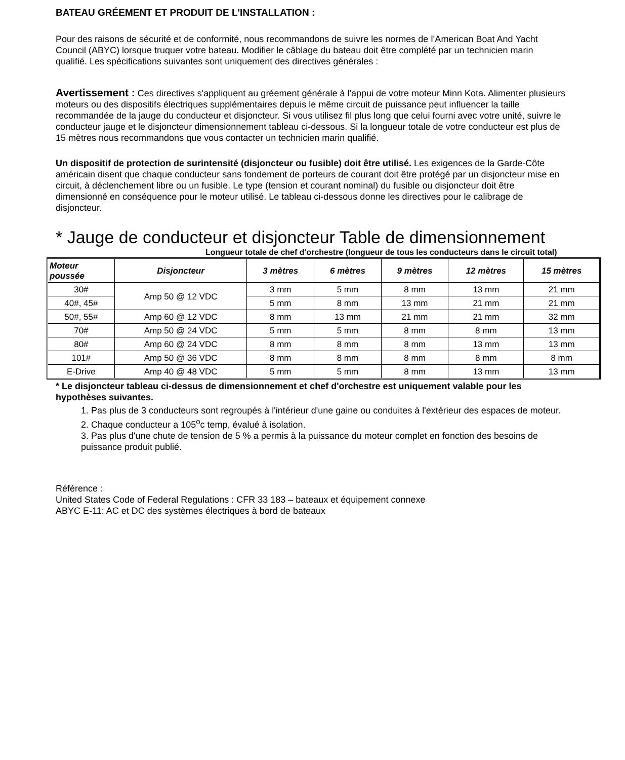BATEAU GRÉEMENT ET PRODUIT DE L'INSTALLATION :
Pour des raisons de sécurité et de conformité, nous recommandons de suivre les normes de l’American Boat And Yacht Council (ABYC) lorsque truquer votre bateau. Modifier le câblage du bateau doit être complété par un technicien marin qualifié. Les spécifications suivantes sont uniquement des directives générales :
Avertissement : Ces directives s'appliquent au gréement générale à l'appui de votre moteur Minn Kota. Alimenter plusieurs moteurs ou des dispositifs électriques supplémentaires depuis le même circuit de puissance peut influencer la taille recommandée de la jauge du conducteur et disjoncteur. Si vous utilisez fil plus long que celui fourni avec votre unité, suivre le conducteur jauge et le disjoncteur dimensionnement tableau ci-dessous. Si la longueur totale de votre conducteur est plus de 15 mètres nous recommandons que vous contacter un technicien marin qualifié.
Un dispositif de protection de surintensité (disjoncteur ou fusible) doit être utilisé. Les exigences de la Garde-Côte américain disent que chaque conducteur sans fondement de porteurs de courant doit être protégé par un disjoncteur mise en circuit, à déclenchement libre ou un fusible. Le type (tension et courant nominal) du fusible ou disjoncteur doit être dimensionné en conséquence pour le moteur utilisé. Le tableau ci-dessous donne les directives pour le calibrage de disjoncteur.
* Jauge de conducteur et disjoncteur Table de dimensionnement
Longueur totale de chef d'orchestre (longueur de tous les conducteurs dans le circuit total)
| Moteur poussée | Disjoncteur | 3 mètres | 6 mètres | 9 mètres | 12 mètres | 15 mètres |
| --- | --- | --- | --- | --- | --- | --- |
| 30# | Amp 50 @ 12 VDC | 3 mm | 5 mm | 8 mm | 13 mm | 21 mm |
| 40#, 45# | | 5 mm | 8 mm | 13 mm | 21 mm | 21 mm |
| 50#, 55# | Amp 60 @ 12 VDC | 8 mm | 13 mm | 21 mm | 21 mm | 32 mm |
| 70# | Amp 50 @ 24 VDC | 5 mm | 5 mm | 8 mm | 8 mm | 13 mm |
| 80# | Amp 60 @ 24 VDC | 8 mm | 8 mm | 8 mm | 13 mm | 13 mm |
| 101# | Amp 50 @ 36 VDC | 8 mm | 8 mm | 8 mm | 8 mm | 8 mm |
| E-Drive | Amp 40 @ 48 VDC | 5 mm | 5 mm | 8 mm | 13 mm | 13 mm |
* Le disjoncteur tableau ci-dessus de dimensionnement et chef d'orchestre est uniquement valable pour les hypothèses suivantes.
1. Pas plus de 3 conducteurs sont regroupés à l'intérieur d'une gaine ou conduites à l'extérieur des espaces de moteur.
2. Chaque conducteur a 105<sup>o</sup>c temp, évalué à isolation.
3. Pas plus d'une chute de tension de 5 % a permis à la puissance du moteur complet en fonction des besoins de puissance produit publié.
Référence :
United States Code of Federal Regulations : CFR 33 183 – bateaux et équipement connexe
ABYC E-11: AC et DC des systèmes électriques à bord de bateaux